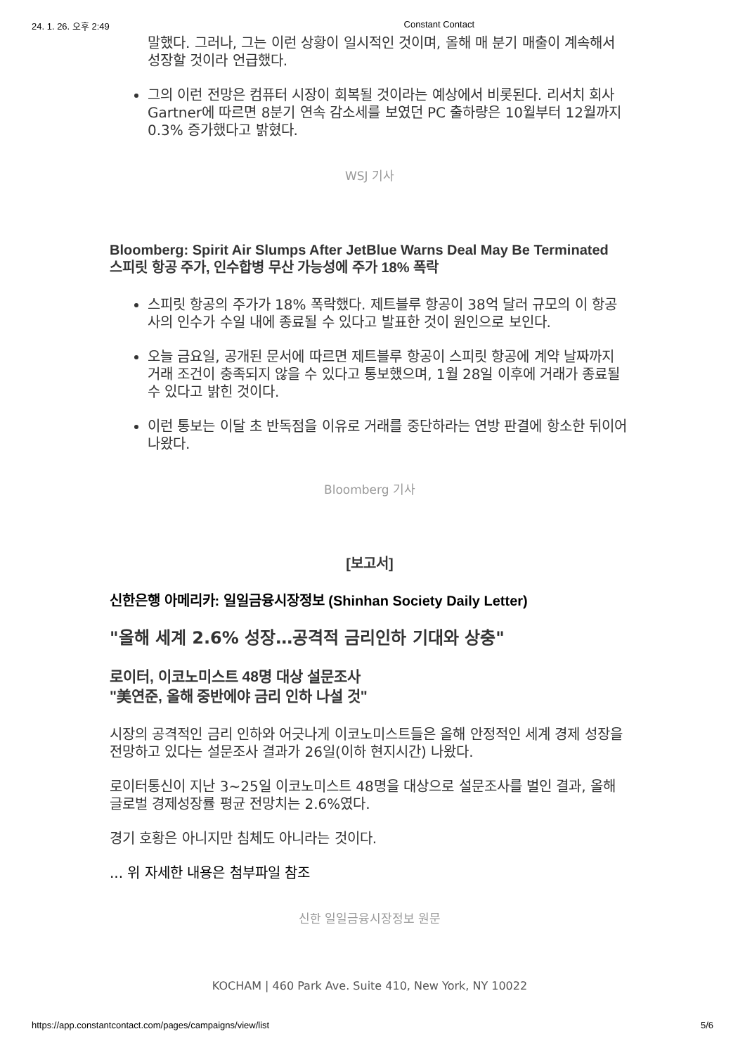24. 1. 26. 오후 2:49 Constant Contact
말했다. 그러나, 그는 이런 상황이 일시적인 것이며, 올해 매 분기 매출이 계속해서 성장할 것이라 언급했다.
그의 이런 전망은 컴퓨터 시장이 회복될 것이라는 예상에서 비롯된다. 리서치 회사 Gartner에 따르면 8분기 연속 감소세를 보였던 PC 출하량은 10월부터 12월까지 0.3% 증가했다고 밝혔다.
WSJ 기사
Bloomberg: Spirit Air Slumps After JetBlue Warns Deal May Be Terminated
스피릿 항공 주가, 인수합병 무산 가능성에 주가 18% 폭락
스피릿 항공의 주가가 18% 폭락했다. 제트블루 항공이 38억 달러 규모의 이 항공사의 인수가 수일 내에 종료될 수 있다고 발표한 것이 원인으로 보인다.
오늘 금요일, 공개된 문서에 따르면 제트블루 항공이 스피릿 항공에 계약 날짜까지 거래 조건이 충족되지 않을 수 있다고 통보했으며, 1월 28일 이후에 거래가 종료될 수 있다고 밝힌 것이다.
이런 통보는 이달 초 반독점을 이유로 거래를 중단하라는 연방 판결에 항소한 뒤이어 나왔다.
Bloomberg 기사
[보고서]
신한은행 아메리카: 일일금융시장정보 (Shinhan Society Daily Letter)
"올해 세계 2.6% 성장…공격적 금리인하 기대와 상충"
로이터, 이코노미스트 48명 대상 설문조사
"美연준, 올해 중반에야 금리 인하 나설 것"
시장의 공격적인 금리 인하와 어긋나게 이코노미스트들은 올해 안정적인 세계 경제 성장을 전망하고 있다는 설문조사 결과가 26일(이하 현지시간) 나왔다.
로이터통신이 지난 3~25일 이코노미스트 48명을 대상으로 설문조사를 벌인 결과, 올해 글로벌 경제성장률 평균 전망치는 2.6%였다.
경기 호황은 아니지만 침체도 아니라는 것이다.
... 위 자세한 내용은 첨부파일 참조
신한 일일금융시장정보 원문
KOCHAM | 460 Park Ave. Suite 410, New York, NY 10022
https://app.constantcontact.com/pages/campaigns/view/list 5/6